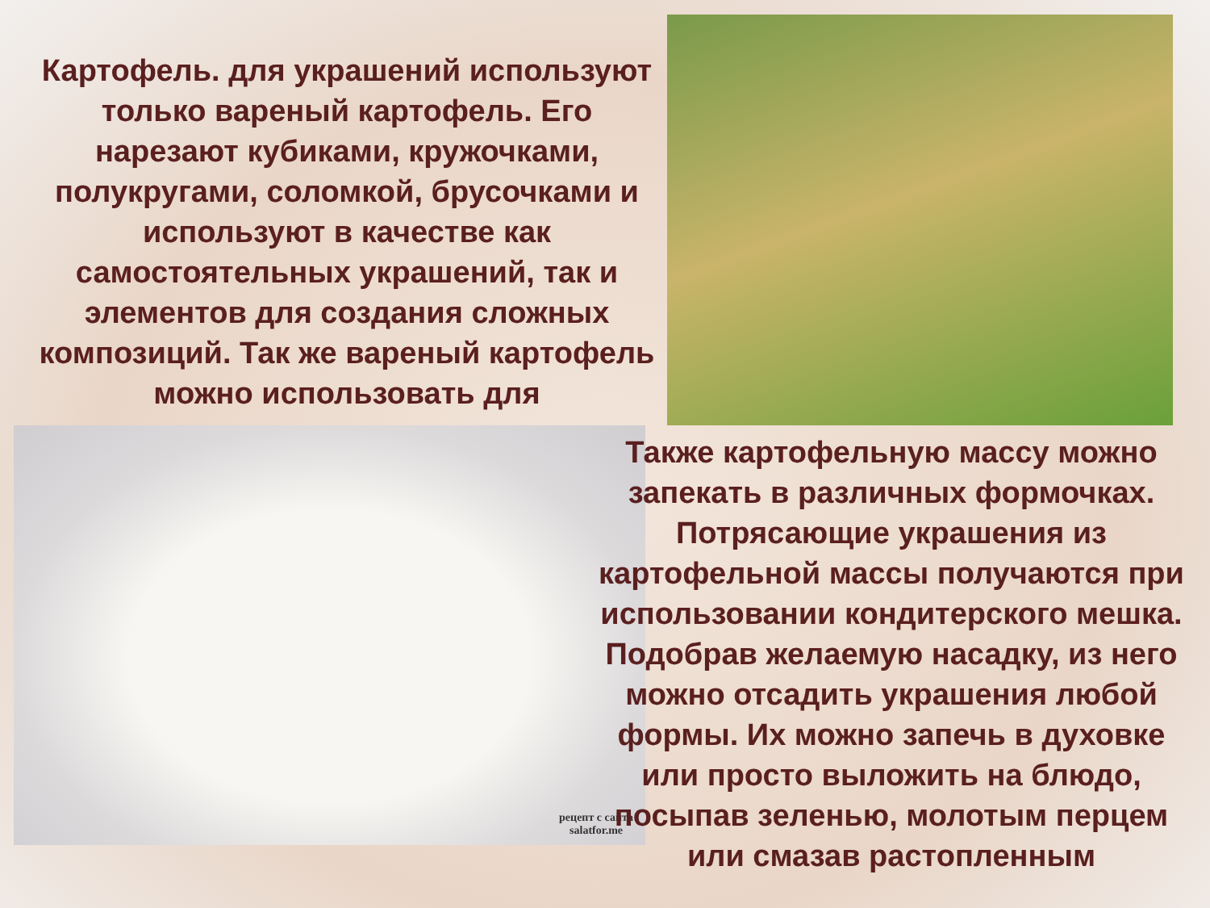Картофель. для украшений используют только вареный картофель. Его нарезают кубиками, кружочками, полукругами, соломкой, брусочками и используют в качестве как самостоятельных украшений, так и элементов для создания сложных композиций. Так же вареный картофель можно использовать для
рецепт с сайта
salatfor.me
Также картофельную массу можно запекать в различных формочках. Потрясающие украшения из картофельной массы получаются при использовании кондитерского мешка. Подобрав желаемую насадку, из него можно отсадить украшения любой формы. Их можно запечь в духовке или просто выложить на блюдо, посыпав зеленью, молотым перцем или смазав растопленным